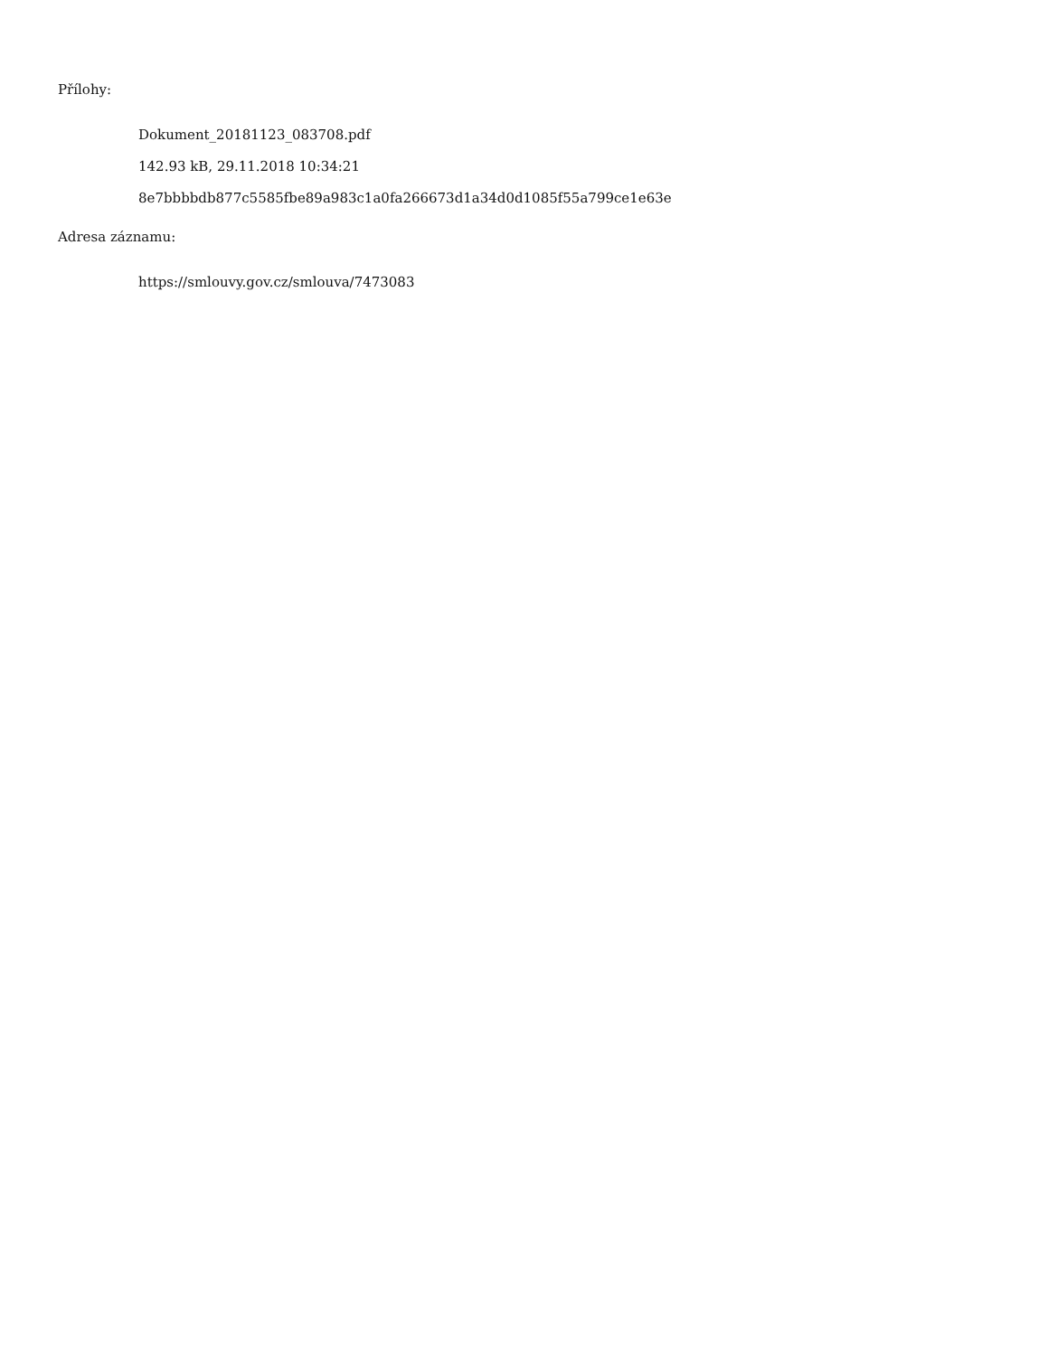Přílohy:
Dokument_20181123_083708.pdf
142.93 kB, 29.11.2018 10:34:21
8e7bbbbdb877c5585fbe89a983c1a0fa266673d1a34d0d1085f55a799ce1e63e
Adresa záznamu:
https://smlouvy.gov.cz/smlouva/7473083